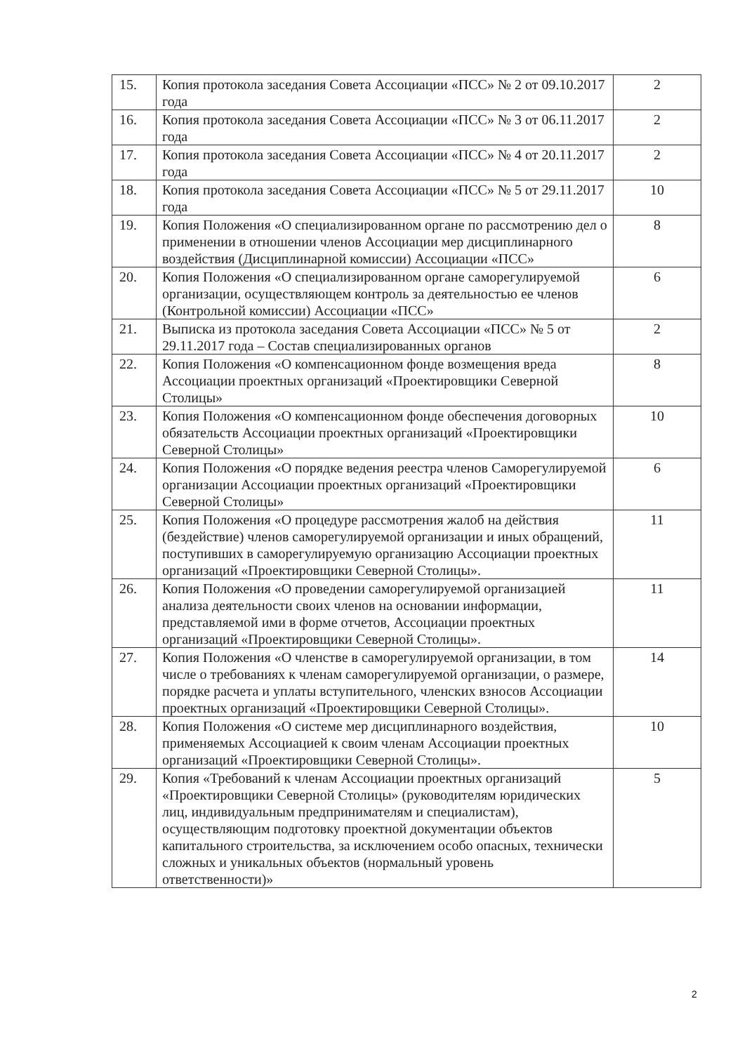| 15. | Копия протокола заседания Совета Ассоциации «ПСС» № 2 от 09.10.2017 года | 2 |
| 16. | Копия протокола заседания Совета Ассоциации «ПСС» № 3 от 06.11.2017 года | 2 |
| 17. | Копия протокола заседания Совета Ассоциации «ПСС» № 4 от 20.11.2017 года | 2 |
| 18. | Копия протокола заседания Совета Ассоциации «ПСС» № 5 от 29.11.2017 года | 10 |
| 19. | Копия Положения «О специализированном органе по рассмотрению дел о применении в отношении членов Ассоциации мер дисциплинарного воздействия (Дисциплинарной комиссии) Ассоциации «ПСС» | 8 |
| 20. | Копия Положения «О специализированном органе саморегулируемой организации, осуществляющем контроль за деятельностью ее членов (Контрольной комиссии) Ассоциации «ПСС» | 6 |
| 21. | Выписка из протокола заседания Совета Ассоциации «ПСС» № 5 от 29.11.2017 года – Состав специализированных органов | 2 |
| 22. | Копия Положения «О компенсационном фонде возмещения вреда Ассоциации проектных организаций «Проектировщики Северной Столицы» | 8 |
| 23. | Копия Положения «О компенсационном фонде обеспечения договорных обязательств Ассоциации проектных организаций «Проектировщики Северной Столицы» | 10 |
| 24. | Копия Положения «О порядке ведения реестра членов Саморегулируемой организации Ассоциации проектных организаций «Проектировщики Северной Столицы» | 6 |
| 25. | Копия Положения «О процедуре рассмотрения жалоб на действия (бездействие) членов саморегулируемой организации и иных обращений, поступивших в саморегулируемую организацию Ассоциации проектных организаций «Проектировщики Северной Столицы». | 11 |
| 26. | Копия Положения «О проведении саморегулируемой организацией анализа деятельности своих членов на основании информации, представляемой ими в форме отчетов, Ассоциации проектных организаций «Проектировщики Северной Столицы». | 11 |
| 27. | Копия Положения «О членстве в саморегулируемой организации, в том числе о требованиях к членам саморегулируемой организации, о размере, порядке расчета и уплаты вступительного, членских взносов Ассоциации проектных организаций «Проектировщики Северной Столицы». | 14 |
| 28. | Копия Положения «О системе мер дисциплинарного воздействия, применяемых Ассоциацией к своим членам Ассоциации проектных организаций «Проектировщики Северной Столицы». | 10 |
| 29. | Копия «Требований к членам Ассоциации проектных организаций «Проектировщики Северной Столицы» (руководителям юридических лиц, индивидуальным предпринимателям и специалистам), осуществляющим подготовку проектной документации объектов капитального строительства, за исключением особо опасных, технически сложных и уникальных объектов (нормальный уровень ответственности)» | 5 |
2